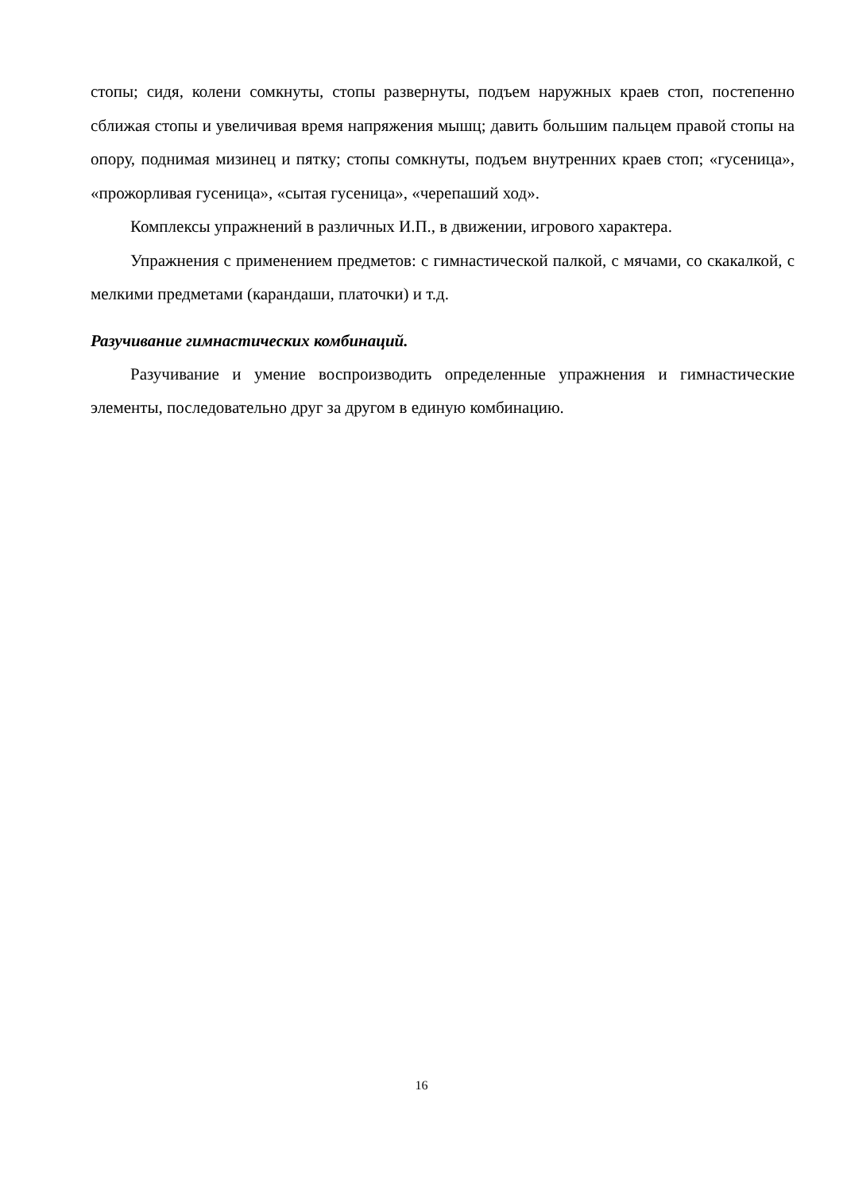стопы; сидя, колени сомкнуты, стопы развернуты, подъем наружных краев стоп, постепенно сближая стопы и увеличивая время напряжения мышц; давить большим пальцем правой стопы на опору, поднимая мизинец и пятку; стопы сомкнуты, подъем внутренних краев стоп; «гусеница», «прожорливая гусеница», «сытая гусеница», «черепаший ход».
Комплексы упражнений в различных И.П., в движении, игрового характера.
Упражнения с применением предметов: с гимнастической палкой, с мячами, со скакалкой, с мелкими предметами (карандаши, платочки) и т.д.
Разучивание гимнастических комбинаций.
Разучивание и умение воспроизводить определенные упражнения и гимнастические элементы, последовательно друг за другом в единую комбинацию.
16